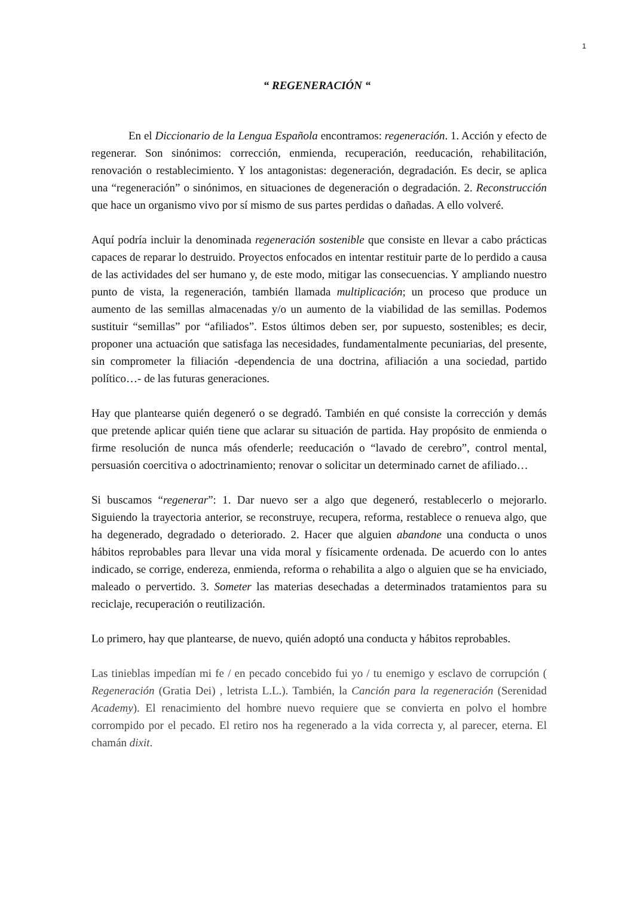1
“ REGENERACIÓN “
En el Diccionario de la Lengua Española encontramos: regeneración. 1. Acción y efecto de regenerar. Son sinónimos: corrección, enmienda, recuperación, reeducación, rehabilitación, renovación o restablecimiento. Y los antagonistas: degeneración, degradación. Es decir, se aplica una “regeneración” o sinónimos, en situaciones de degeneración o degradación. 2. Reconstrucción que hace un organismo vivo por sí mismo de sus partes perdidas o dañadas. A ello volveré.
Aquí podría incluir la denominada regeneración sostenible que consiste en llevar a cabo prácticas capaces de reparar lo destruido. Proyectos enfocados en intentar restituir parte de lo perdido a causa de las actividades del ser humano y, de este modo, mitigar las consecuencias. Y ampliando nuestro punto de vista, la regeneración, también llamada multiplicación; un proceso que produce un aumento de las semillas almacenadas y/o un aumento de la viabilidad de las semillas. Podemos sustituir “semillas” por “afiliados”. Estos últimos deben ser, por supuesto, sostenibles; es decir, proponer una actuación que satisfaga las necesidades, fundamentalmente pecuniarias, del presente, sin comprometer la filiación -dependencia de una doctrina, afiliación a una sociedad, partido político…- de las futuras generaciones.
Hay que plantearse quién degeneró o se degradó. También en qué consiste la corrección y demás que pretende aplicar quién tiene que aclarar su situación de partida. Hay propósito de enmienda o firme resolución de nunca más ofenderle; reeducación o “lavado de cerebro”, control mental, persuasión coercitiva o adoctrinamiento; renovar o solicitar un determinado carnet de afiliado…
Si buscamos “regenerar”: 1. Dar nuevo ser a algo que degeneró, restablecerlo o mejorarlo. Siguiendo la trayectoria anterior, se reconstruye, recupera, reforma, restablece o renueva algo, que ha degenerado, degradado o deteriorado. 2. Hacer que alguien abandone una conducta o unos hábitos reprobables para llevar una vida moral y físicamente ordenada. De acuerdo con lo antes indicado, se corrige, endereza, enmienda, reforma o rehabilita a algo o alguien que se ha enviciado, maleado o pervertido. 3. Someter las materias desechadas a determinados tratamientos para su reciclaje, recuperación o reutilización.
Lo primero, hay que plantearse, de nuevo, quién adoptó una conducta y hábitos reprobables.
Las tinieblas impedían mi fe / en pecado concebido fui yo / tu enemigo y esclavo de corrupción ( Regeneración (Gratia Dei) , letrista L.L.). También, la Canción para la regeneración (Serenidad Academy). El renacimiento del hombre nuevo requiere que se convierta en polvo el hombre corrompido por el pecado. El retiro nos ha regenerado a la vida correcta y, al parecer, eterna. El chamán dixit.